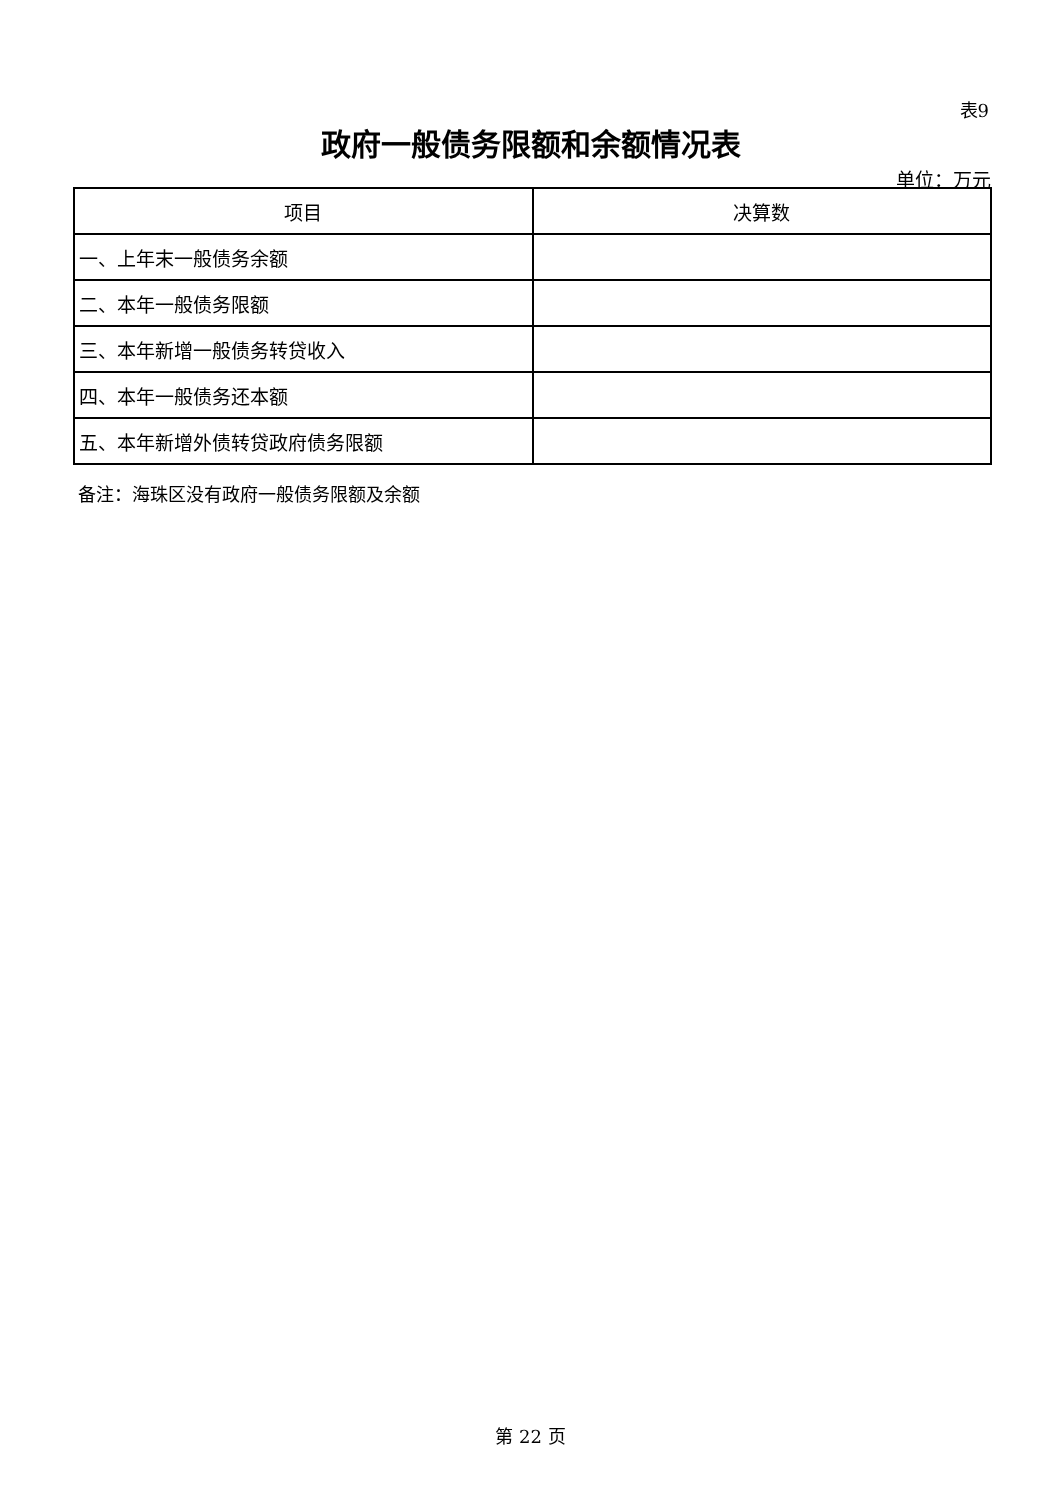表9
政府一般债务限额和余额情况表
单位：万元
| 项目 | 决算数 |
| --- | --- |
| 一、上年末一般债务余额 | |
| 二、本年一般债务限额 | |
| 三、本年新增一般债务转贷收入 | |
| 四、本年一般债务还本额 | |
| 五、本年新增外债转贷政府债务限额 | |
备注：海珠区没有政府一般债务限额及余额
第 22 页